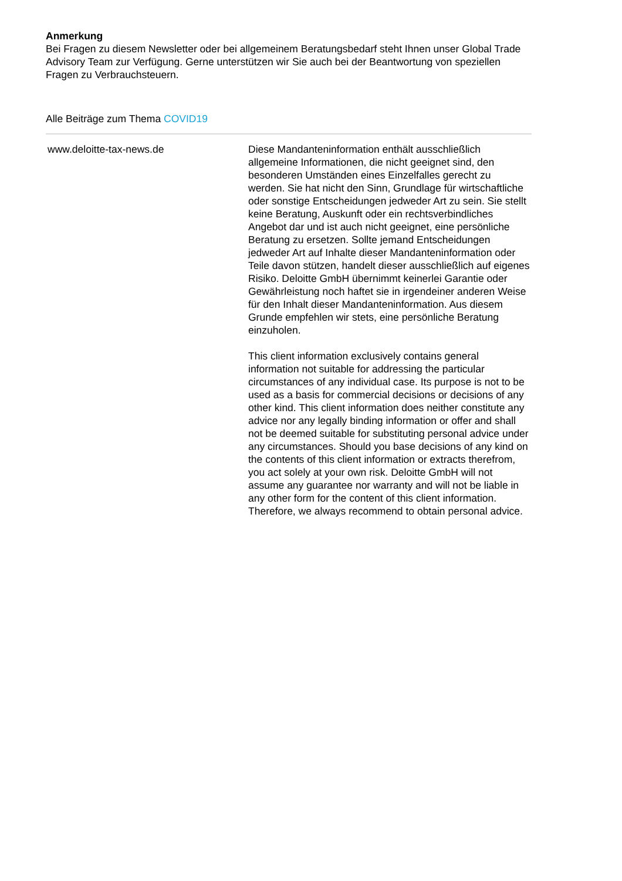Anmerkung
Bei Fragen zu diesem Newsletter oder bei allgemeinem Beratungsbedarf steht Ihnen unser Global Trade Advisory Team zur Verfügung. Gerne unterstützen wir Sie auch bei der Beantwortung von speziellen Fragen zu Verbrauchsteuern.
Alle Beiträge zum Thema COVID19
www.deloitte-tax-news.de Diese Mandanteninformation enthält ausschließlich allgemeine Informationen, die nicht geeignet sind, den besonderen Umständen eines Einzelfalles gerecht zu werden. Sie hat nicht den Sinn, Grundlage für wirtschaftliche oder sonstige Entscheidungen jedweder Art zu sein. Sie stellt keine Beratung, Auskunft oder ein rechtsverbindliches Angebot dar und ist auch nicht geeignet, eine persönliche Beratung zu ersetzen. Sollte jemand Entscheidungen jedweder Art auf Inhalte dieser Mandanteninformation oder Teile davon stützen, handelt dieser ausschließlich auf eigenes Risiko. Deloitte GmbH übernimmt keinerlei Garantie oder Gewährleistung noch haftet sie in irgendeiner anderen Weise für den Inhalt dieser Mandanteninformation. Aus diesem Grunde empfehlen wir stets, eine persönliche Beratung einzuholen.
This client information exclusively contains general information not suitable for addressing the particular circumstances of any individual case. Its purpose is not to be used as a basis for commercial decisions or decisions of any other kind. This client information does neither constitute any advice nor any legally binding information or offer and shall not be deemed suitable for substituting personal advice under any circumstances. Should you base decisions of any kind on the contents of this client information or extracts therefrom, you act solely at your own risk. Deloitte GmbH will not assume any guarantee nor warranty and will not be liable in any other form for the content of this client information. Therefore, we always recommend to obtain personal advice.